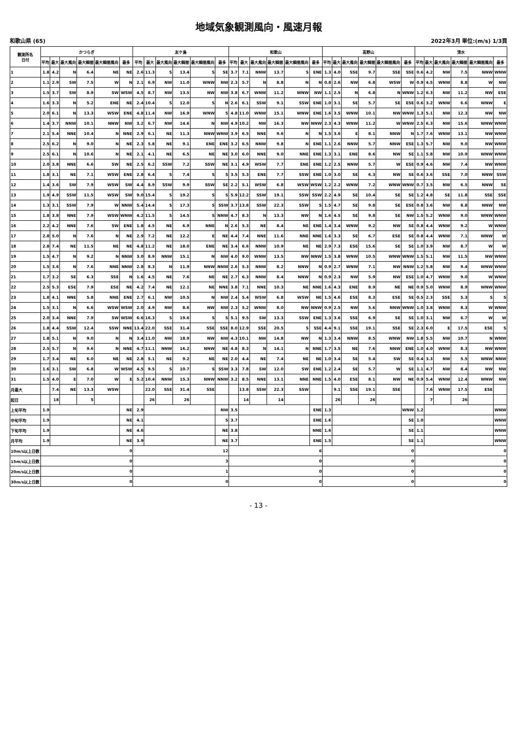地域気象観測風向・風速月報
和歌山県 (65) 2022年3月 単位:(m/s) 1/3頁
| 観測所名 日付 | かつらぎ | | | | | | 友ケ島 | | | | | | 和歌山 | | | | | | 高野山 | | | | | | 清水 | | | | | |
| --- | --- | --- | --- | --- | --- | --- | --- | --- | --- | --- | --- | --- | --- | --- | --- | --- | --- | --- | --- | --- | --- | --- | --- | --- | --- | --- | --- | --- | --- | --- |
| | 平均 | 最大 | 最大風向 | 最大瞬間 | 最大瞬間風向 | 最多 | 平均 | 最大 | 最大風向 | 最大瞬間 | 最大瞬間風向 | 最多 | 平均 | 最大 | 最大風向 | 最大瞬間 | 最大瞬間風向 | 最多 | 平均 | 最大 | 最大風向 | 最大瞬間 | 最大瞬間風向 | 最多 | 平均 | 最大 | 最大風向 | 最大瞬間 | 最大瞬間風向 | 最多 |
| 1 | 1.8 | 4.2 | N | 6.4 | NE | NE | 2.6 | 11.3 | S | 13.4 | S | SE | 3.7 | 7.1 | NNW | 13.7 | S | ENE | 1.3 | 4.0 | SSE | 9.7 | SSE | SSE | 0.6 | 4.2 | NW | 7.5 | NNW | WNW |
| 2 | 1.1 | 2.9 | SW | 7.5 | W | N | 2.1 | 6.9 | NW | 11.0 | WNW | NW | 2.3 | 5.7 | N | 8.8 | N | N | 0.8 | 2.6 | NW | 6.8 | WSW | W | 0.9 | 4.5 | WNW | 8.8 | W | NW |
| 3 | 1.5 | 3.7 | SW | 8.9 | SW | WSW | 4.5 | 8.7 | NW | 13.5 | NW | NW | 3.8 | 6.7 | WNW | 11.2 | WNW | NW | 1.1 | 2.5 | N | 6.8 | N | WNW | 1.2 | 6.3 | NW | 11.2 | NW | ESE |
| 4 | 1.6 | 3.3 | N | 5.2 | ENE | NE | 2.4 | 10.4 | S | 12.0 | S | N | 2.6 | 6.1 | SSW | 9.1 | SSW | ENE | 1.0 | 3.1 | SE | 5.7 | SE | ESE | 0.6 | 3.2 | WNW | 6.6 | WNW | E |
| 5 | 2.0 | 6.1 | N | 13.3 | WSW | ENE | 4.8 | 11.4 | NW | 16.9 | WNW | S | 4.8 | 11.0 | WNW | 15.1 | WNW | ENE | 1.6 | 3.5 | WNW | 10.1 | NW | WNW | 1.3 | 5.1 | NW | 12.3 | NW | NW |
| 6 | 1.4 | 3.7 | NNW | 10.1 | NNW | NW | 3.2 | 6.7 | NW | 14.6 | N | NW | 4.9 | 10.2 | NW | 16.3 | NW | NNW | 2.3 | 4.3 | WNW | 11.2 | W | WNW | 2.5 | 6.3 | NW | 15.6 | WNW | WNW |
| 7 | 2.1 | 5.4 | NNE | 10.4 | N | NNE | 2.9 | 6.1 | NE | 11.3 | NNW | WNW | 3.9 | 6.5 | NNE | 9.6 | N | N | 1.5 | 3.6 | E | 8.1 | NNW | N | 1.7 | 7.6 | WNW | 13.1 | NW | WNW |
| 8 | 2.5 | 6.2 | N | 9.0 | N | NE | 2.3 | 5.8 | NE | 9.1 | ENE | ENE | 3.2 | 6.5 | NNW | 9.8 | N | ENE | 1.1 | 2.6 | NNW | 5.7 | NNW | ESE | 1.3 | 5.7 | NW | 9.0 | NW | WNW |
| 9 | 2.5 | 6.1 | N | 10.6 | N | NE | 2.1 | 4.1 | NE | 6.5 | NE | NE | 3.0 | 6.0 | NNE | 9.0 | NNE | ENE | 1.3 | 3.1 | ENE | 8.6 | NW | SE | 1.1 | 5.8 | NW | 10.9 | WNW | WNW |
| 10 | 2.0 | 3.8 | NNE | 6.6 | SW | NE | 2.5 | 6.2 | SSW | 7.2 | SSW | NE | 3.1 | 4.9 | WSW | 7.7 | ENE | ENE | 1.2 | 2.5 | NNW | 5.7 | W | ESE | 0.9 | 4.6 | NW | 7.4 | NW | WNW |
| 11 | 1.8 | 3.1 | NE | 7.1 | WSW | ENE | 2.8 | 6.4 | S | 7.4 | S | S | 3.5 | 5.3 | ENE | 7.7 | SSW | ENE | 1.0 | 3.0 | SE | 6.3 | NW | SE | 0.6 | 3.6 | SSE | 7.0 | NNW | SSW |
| 12 | 1.4 | 3.6 | SW | 7.9 | WSW | SW | 4.4 | 8.9 | SSW | 9.9 | SSW | SE | 2.2 | 5.1 | WSW | 6.8 | WSW | WSW | 1.2 | 2.2 | WNW | 7.2 | WNW | WNW | 0.7 | 3.5 | NW | 6.5 | NNW | SE |
| 13 | 1.9 | 4.9 | SSW | 11.5 | WSW | SW | 9.0 | 15.4 | S | 19.2 | S | S | 5.9 | 12.2 | SSW | 19.1 | SSW | SSW | 2.2 | 4.9 | SE | 10.4 | SE | SE | 1.2 | 4.8 | SE | 11.8 | SSE | SSE |
| 14 | 1.3 | 3.1 | SSW | 7.9 | W | NNW | 5.4 | 14.4 | S | 17.3 | S | SSW | 3.7 | 13.8 | SSW | 22.3 | SSW | S | 1.5 | 4.7 | SE | 9.8 | SE | ESE | 0.8 | 3.6 | NW | 8.8 | NNW | NW |
| 15 | 1.8 | 3.8 | NNE | 7.9 | WSW | WNW | 4.2 | 11.5 | S | 14.5 | S | NNW | 4.7 | 8.3 | N | 13.3 | NW | N | 1.6 | 4.5 | SE | 9.8 | SE | NW | 1.5 | 5.2 | WNW | 9.0 | WNW | WNW |
| 16 | 2.2 | 4.2 | NNE | 7.6 | SW | ENE | 1.8 | 4.5 | NE | 6.9 | NNE | N | 2.6 | 5.3 | NE | 8.4 | NE | ENE | 1.4 | 3.4 | WNW | 9.2 | NW | SE | 0.8 | 4.4 | WNW | 9.2 | W | WNW |
| 17 | 2.8 | 5.0 | N | 7.6 | N | NE | 2.9 | 7.2 | NE | 12.2 | E | NE | 4.4 | 7.4 | NNE | 11.6 | NNE | NNE | 1.6 | 3.3 | SE | 6.7 | ESE | SE | 0.8 | 4.4 | WNW | 7.1 | WNW | W |
| 18 | 2.8 | 7.4 | NE | 11.5 | NE | NE | 4.8 | 11.2 | NE | 18.0 | ENE | NE | 3.4 | 6.6 | NNW | 10.9 | NE | NE | 2.9 | 7.3 | ESE | 15.6 | SE | SE | 1.0 | 3.9 | NW | 8.7 | W | W |
| 19 | 1.5 | 4.7 | N | 9.2 | N | NNW | 3.0 | 8.9 | NNW | 15.1 | N | NW | 4.0 | 9.0 | WNW | 13.5 | NW | NNW | 1.5 | 3.8 | WNW | 10.5 | WNW | WNW | 1.5 | 5.1 | NW | 11.5 | NW | WNW |
| 20 | 1.5 | 3.6 | N | 7.6 | NNE | NNW | 2.8 | 8.3 | N | 11.9 | NNW | NNW | 2.6 | 5.3 | NNW | 8.2 | NNW | N | 0.9 | 2.7 | WNW | 7.1 | NW | NNW | 1.2 | 5.8 | NW | 9.4 | WNW | WNW |
| 21 | 1.7 | 3.2 | SE | 6.3 | SSE | N | 1.6 | 4.5 | NE | 7.6 | NE | NE | 2.7 | 6.3 | NNW | 8.4 | NNW | N | 0.9 | 2.3 | NW | 5.9 | NW | ESE | 1.0 | 4.7 | WNW | 9.0 | W | WNW |
| 22 | 2.5 | 5.3 | ESE | 7.9 | ESE | NE | 4.2 | 7.4 | NE | 12.1 | NE | NNE | 3.8 | 7.1 | NNE | 10.3 | NE | NNE | 1.6 | 4.3 | ENE | 8.9 | NE | NE | 0.9 | 5.0 | WNW | 8.9 | WNW | WNW |
| 23 | 1.8 | 4.1 | NNE | 5.8 | NNE | ENE | 2.7 | 6.1 | NW | 10.5 | N | NW | 2.4 | 5.4 | WSW | 6.8 | WSW | NE | 1.5 | 4.6 | ESE | 8.3 | ESE | SE | 0.5 | 2.3 | SSE | 5.3 | S | S |
| 24 | 1.5 | 3.1 | N | 6.6 | WSW | WSW | 2.0 | 4.9 | NW | 8.6 | NW | NW | 2.3 | 5.2 | WNW | 8.0 | NW | NNW | 0.9 | 2.5 | NW | 5.6 | NNW | WNW | 1.0 | 3.8 | WNW | 8.3 | W | WNW |
| 25 | 2.0 | 3.4 | NNE | 7.9 | SW | WSW | 6.6 | 16.3 | S | 19.6 | S | S | 5.1 | 9.5 | SW | 13.3 | SSW | ENE | 1.3 | 3.6 | SSE | 6.9 | SE | SE | 1.0 | 3.1 | NW | 6.7 | W | W |
| 26 | 1.8 | 4.4 | SSW | 12.4 | SSW | NNE | 13.4 | 22.0 | SSE | 31.4 | SSE | SSE | 8.0 | 12.9 | SSE | 20.5 | S | SSE | 4.4 | 9.1 | SSE | 19.1 | SSE | SE | 2.3 | 6.0 | E | 17.5 | ESE | S |
| 27 | 1.8 | 5.1 | N | 9.0 | N | N | 3.4 | 11.0 | NW | 18.9 | NW | NW | 4.3 | 10.1 | NW | 14.8 | NW | N | 1.3 | 3.4 | NNW | 8.5 | WNW | NW | 1.8 | 5.5 | NW | 10.7 | N | WNW |
| 28 | 2.5 | 5.7 | N | 9.6 | N | NNE | 4.7 | 11.1 | NNW | 16.2 | NNW | NE | 4.8 | 8.3 | N | 14.1 | N | NNE | 1.7 | 3.5 | NE | 7.6 | NNW | ENE | 1.0 | 4.0 | WNW | 8.3 | NW | WNW |
| 29 | 1.7 | 3.4 | NE | 6.0 | NE | NE | 2.8 | 5.1 | NE | 9.2 | NE | NE | 2.0 | 4.4 | NE | 7.4 | NE | NE | 1.0 | 3.4 | SE | 5.4 | SW | SE | 0.4 | 3.3 | NW | 5.5 | WNW | NNW |
| 30 | 1.6 | 3.1 | SW | 6.8 | W | WSW | 4.5 | 9.5 | S | 10.7 | S | SSW | 3.3 | 7.8 | SW | 12.0 | SW | ENE | 1.2 | 2.4 | SE | 5.7 | W | SE | 1.1 | 4.7 | NW | 8.4 | NW | NW |
| 31 | 1.5 | 4.0 | E | 7.0 | W | E | 5.2 | 10.4 | NNW | 15.3 | NNW | NNW | 3.2 | 8.5 | NNE | 13.1 | NNE | NNE | 1.5 | 4.0 | ESE | 8.1 | NW | NE | 0.9 | 5.4 | WNW | 12.4 | WNW | NW |
| 月最大 | | 7.4 | NE | 13.3 | WSW | | | 22.0 | SSE | 31.4 | SSE | | | 13.8 | SSW | 22.3 | SSW | | | 9.1 | SSE | 19.1 | SSE | | | 7.6 | WNW | 17.5 | ESE | |
| 起日 | | 18 | | 5 | | | | 26 | | 26 | | | | 14 | | 14 | | | | 26 | | 26 | | | | 7 | | 26 | | |
| 上旬平均 | 1.9 | | | | | NE | 2.9 | | | | | NW | 3.5 | | | | | ENE | 1.3 | | | | | WNW | 1.2 | | | | | WNW |
| 中旬平均 | 1.9 | | | | | NE | 4.1 | | | | | S | 3.7 | | | | | ENE | 1.6 | | | | | SE | 1.0 | | | | | WNW |
| 下旬平均 | 1.9 | | | | | NE | 4.6 | | | | | NE | 3.8 | | | | | NNE | 1.6 | | | | | SE | 1.1 | | | | | WNW |
| 月平均 | 1.9 | | | | | NE | 3.9 | | | | | NE | 3.7 | | | | | ENE | 1.5 | | | | | SE | 1.1 | | | | | WNW |
| 10m/s以上日数 | 0 | | | | | | 12 | | | | | | 6 | | | | | | 0 | | | | | | 0 | | | | | |
| 15m/s以上日数 | 0 | | | | | | 3 | | | | | | 0 | | | | | | 0 | | | | | | 0 | | | | | |
| 20m/s以上日数 | 0 | | | | | | 1 | | | | | | 0 | | | | | | 0 | | | | | | 0 | | | | | |
| 30m/s以上日数 | 0 | | | | | | 0 | | | | | | 0 | | | | | | 0 | | | | | | 0 | | | | | |
- 13 -